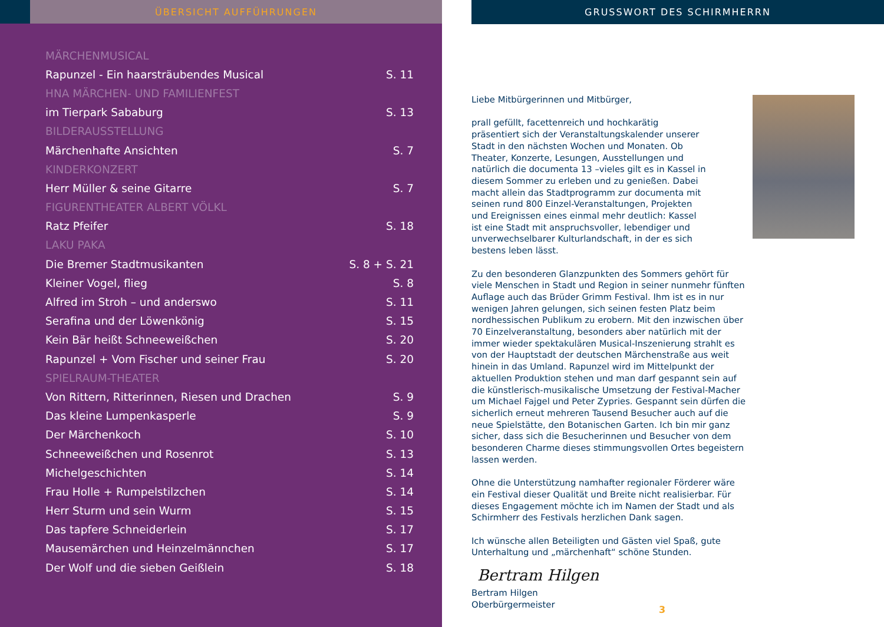ÜBERSICHT AUFFÜHRUNGEN
| MÄRCHENMUSICAL | |
| Rapunzel - Ein haarsträubendes Musical | S. 11 |
| HNA MÄRCHEN- UND FAMILIENFEST | |
| im Tierpark Sababurg | S. 13 |
| BILDERAUSSTELLUNG | |
| Märchenhafte Ansichten | S. 7 |
| KINDERKONZERT | |
| Herr Müller & seine Gitarre | S. 7 |
| FIGURENTHEATER ALBERT VÖLKL | |
| Ratz Pfeifer | S. 18 |
| LAKU PAKA | |
| Die Bremer Stadtmusikanten | S. 8 + S. 21 |
| Kleiner Vogel, flieg | S. 8 |
| Alfred im Stroh – und anderswo | S. 11 |
| Serafina und der Löwenkönig | S. 15 |
| Kein Bär heißt Schneeweißchen | S. 20 |
| Rapunzel + Vom Fischer und seiner Frau | S. 20 |
| SPIELRAUM-THEATER | |
| Von Rittern, Ritterinnen, Riesen und Drachen | S. 9 |
| Das kleine Lumpenkasperle | S. 9 |
| Der Märchenkoch | S. 10 |
| Schneeweißchen und Rosenrot | S. 13 |
| Michelgeschichten | S. 14 |
| Frau Holle + Rumpelstilzchen | S. 14 |
| Herr Sturm und sein Wurm | S. 15 |
| Das tapfere Schneiderlein | S. 17 |
| Mausemärchen und Heinzelmännchen | S. 17 |
| Der Wolf und die sieben Geißlein | S. 18 |
GRUSSWORT DES SCHIRMHERRN
Liebe Mitbürgerinnen und Mitbürger,
prall gefüllt, facettenreich und hochkarätig präsentiert sich der Veranstaltungskalender unserer Stadt in den nächsten Wochen und Monaten. Ob Theater, Konzerte, Lesungen, Ausstellungen und natürlich die documenta 13 –vieles gilt es in Kassel in diesem Sommer zu erleben und zu genießen. Dabei macht allein das Stadtprogramm zur documenta mit seinen rund 800 Einzel-Veranstaltungen, Projekten und Ereignissen eines einmal mehr deutlich: Kassel ist eine Stadt mit anspruchsvoller, lebendiger und unverwechselbarer Kulturlandschaft, in der es sich bestens leben lässt.
Zu den besonderen Glanzpunkten des Sommers gehört für viele Menschen in Stadt und Region in seiner nunmehr fünften Auflage auch das Brüder Grimm Festival. Ihm ist es in nur wenigen Jahren gelungen, sich seinen festen Platz beim nordhessischen Publikum zu erobern. Mit den inzwischen über 70 Einzelveranstaltung, besonders aber natürlich mit der immer wieder spektakulären Musical-Inszenierung strahlt es von der Hauptstadt der deutschen Märchenstraße aus weit hinein in das Umland. Rapunzel wird im Mittelpunkt der aktuellen Produktion stehen und man darf gespannt sein auf die künstlerisch-musikalische Umsetzung der Festival-Macher um Michael Fajgel und Peter Zypries. Gespannt sein dürfen die sicherlich erneut mehreren Tausend Besucher auch auf die neue Spielstätte, den Botanischen Garten. Ich bin mir ganz sicher, dass sich die Besucherinnen und Besucher von dem besonderen Charme dieses stimmungsvollen Ortes begeistern lassen werden.
Ohne die Unterstützung namhafter regionaler Förderer wäre ein Festival dieser Qualität und Breite nicht realisierbar. Für dieses Engagement möchte ich im Namen der Stadt und als Schirmherr des Festivals herzlichen Dank sagen.
Ich wünsche allen Beteiligten und Gästen viel Spaß, gute Unterhaltung und „märchenhaft“ schöne Stunden.
Bertram Hilgen
Bertram Hilgen
Oberbürgermeister
3